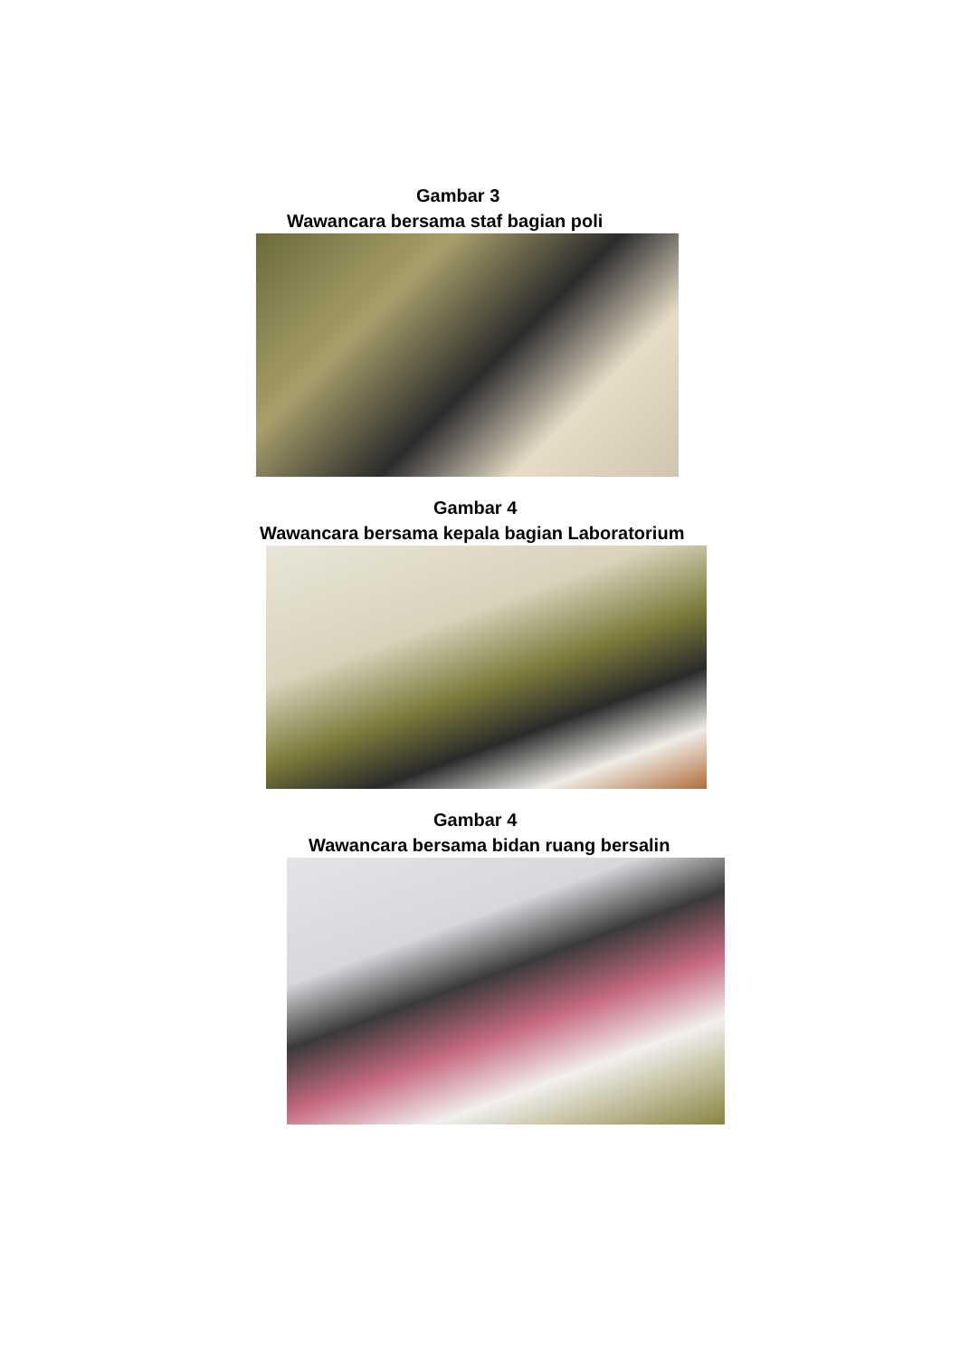Gambar 3
Wawancara bersama staf bagian poli
Gambar 4
Wawancara bersama kepala bagian Laboratorium
Gambar 4
Wawancara bersama bidan ruang bersalin